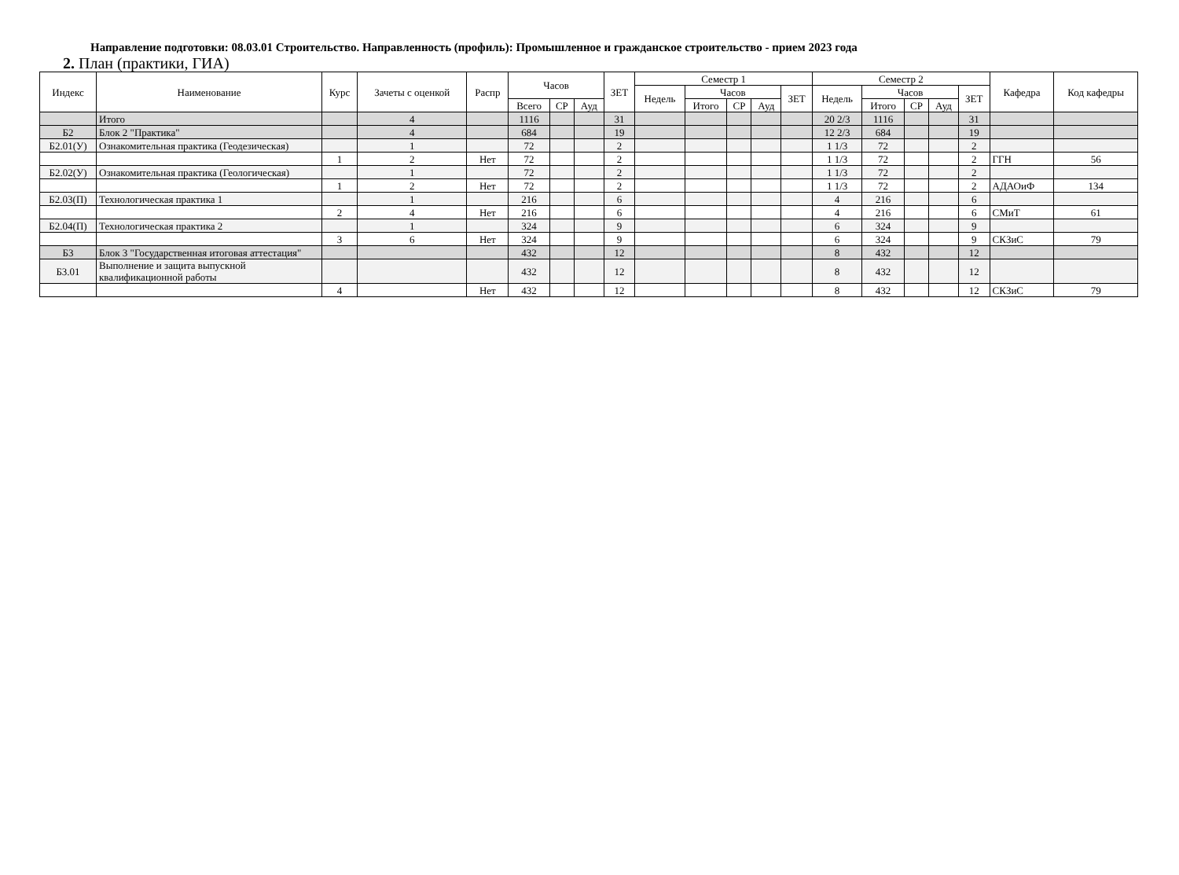Направление подготовки: 08.03.01 Строительство. Направленность (профиль): Промышленное и гражданское строительство - прием 2023 года
2. План (практики, ГИА)
| Индекс | Наименование | Курс | Зачеты с оценкой | Распр | Часов | | | ЗЕТ | Семестр 1 | | | | | Семестр 2 | | | | | Кафедра | Код кафедры |
| --- | --- | --- | --- | --- | --- | --- | --- | --- | --- | --- | --- | --- | --- | --- | --- | --- | --- | --- | --- | --- |
| | | | | | | | | | Недель | Часов | | | ЗЕТ | Недель | Часов | | | ЗЕТ | | |
| | | | | | Всего | СР | Ауд | | | Итого | СР | Ауд | | | Итого | СР | Ауд | | | |
| | Итого | | 4 | | 1116 | | | 31 | | | | | | 20 2/3 | 1116 | | | 31 | | |
| Б2 | Блок 2 "Практика" | | 4 | | 684 | | | 19 | | | | | | 12 2/3 | 684 | | | 19 | | |
| Б2.01(У) | Ознакомительная практика (Геодезическая) | | 1 | | 72 | | | 2 | | | | | | 1 1/3 | 72 | | | 2 | | |
| | | 1 | 2 | Нет | 72 | | | 2 | | | | | | 1 1/3 | 72 | | | 2 | ГГН | 56 |
| Б2.02(У) | Ознакомительная практика (Геологическая) | | 1 | | 72 | | | 2 | | | | | | 1 1/3 | 72 | | | 2 | | |
| | | 1 | 2 | Нет | 72 | | | 2 | | | | | | 1 1/3 | 72 | | | 2 | АДАОиФ | 134 |
| Б2.03(П) | Технологическая практика 1 | | 1 | | 216 | | | 6 | | | | | | 4 | 216 | | | 6 | | |
| | | 2 | 4 | Нет | 216 | | | 6 | | | | | | 4 | 216 | | | 6 | СМиТ | 61 |
| Б2.04(П) | Технологическая практика 2 | | 1 | | 324 | | | 9 | | | | | | 6 | 324 | | | 9 | | |
| | | 3 | 6 | Нет | 324 | | | 9 | | | | | | 6 | 324 | | | 9 | СКЗиС | 79 |
| Б3 | Блок 3 "Государственная итоговая аттестация" | | | | 432 | | | 12 | | | | | | 8 | 432 | | | 12 | | |
| Б3.01 | Выполнение и защита выпускной квалификационной работы | | | | 432 | | | 12 | | | | | | 8 | 432 | | | 12 | | |
| | | 4 | | Нет | 432 | | | 12 | | | | | | 8 | 432 | | | 12 | СКЗиС | 79 |